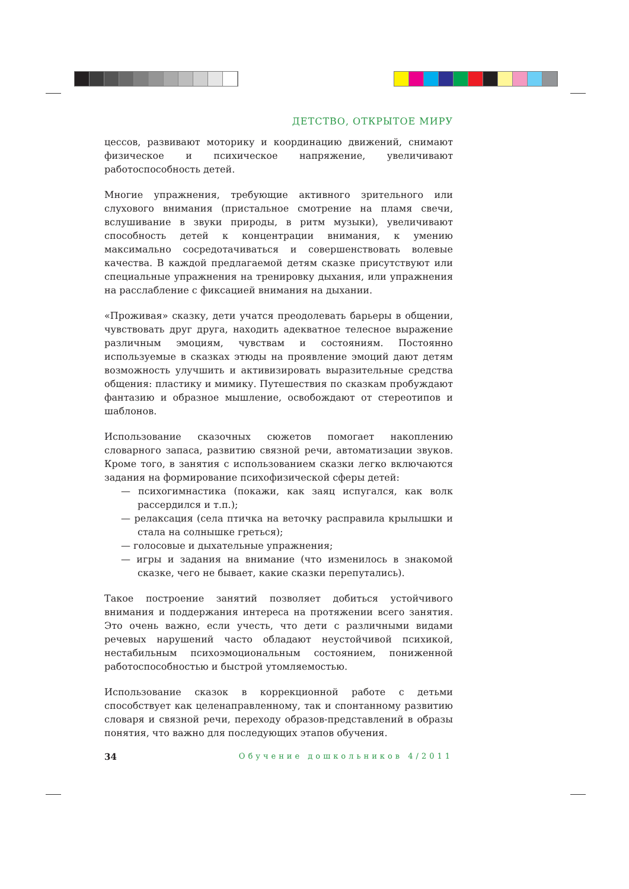ДЕТСТВО, ОТКРЫТОЕ МИРУ
цессов, развивают моторику и координацию движений, снимают физическое и психическое напряжение, увеличивают работоспособность детей.
Многие упражнения, требующие активного зрительного или слухового внимания (пристальное смотрение на пламя свечи, вслушивание в звуки природы, в ритм музыки), увеличивают способность детей к концентрации внимания, к умению максимально сосредотачиваться и совершенствовать волевые качества. В каждой предлагаемой детям сказке присутствуют или специальные упражнения на тренировку дыхания, или упражнения на расслабление с фиксацией внимания на дыхании.
«Проживая» сказку, дети учатся преодолевать барьеры в общении, чувствовать друг друга, находить адекватное телесное выражение различным эмоциям, чувствам и состояниям. Постоянно используемые в сказках этюды на проявление эмоций дают детям возможность улучшить и активизировать выразительные средства общения: пластику и мимику. Путешествия по сказкам пробуждают фантазию и образное мышление, освобождают от стереотипов и шаблонов.
Использование сказочных сюжетов помогает накоплению словарного запаса, развитию связной речи, автоматизации звуков. Кроме того, в занятия с использованием сказки легко включаются задания на формирование психофизической сферы детей:
— психогимнастика (покажи, как заяц испугался, как волк рассердился и т.п.);
— релаксация (села птичка на веточку расправила крылышки и стала на солнышке греться);
— голосовые и дыхательные упражнения;
— игры и задания на внимание (что изменилось в знакомой сказке, чего не бывает, какие сказки перепутались).
Такое построение занятий позволяет добиться устойчивого внимания и поддержания интереса на протяжении всего занятия. Это очень важно, если учесть, что дети с различными видами речевых нарушений часто обладают неустойчивой психикой, нестабильным психоэмоциональным состоянием, пониженной работоспособностью и быстрой утомляемостью.
Использование сказок в коррекционной работе с детьми способствует как целенаправленному, так и спонтанному развитию словаря и связной речи, переходу образов-представлений в образы понятия, что важно для последующих этапов обучения.
34 Обучение дошкольников 4/2011